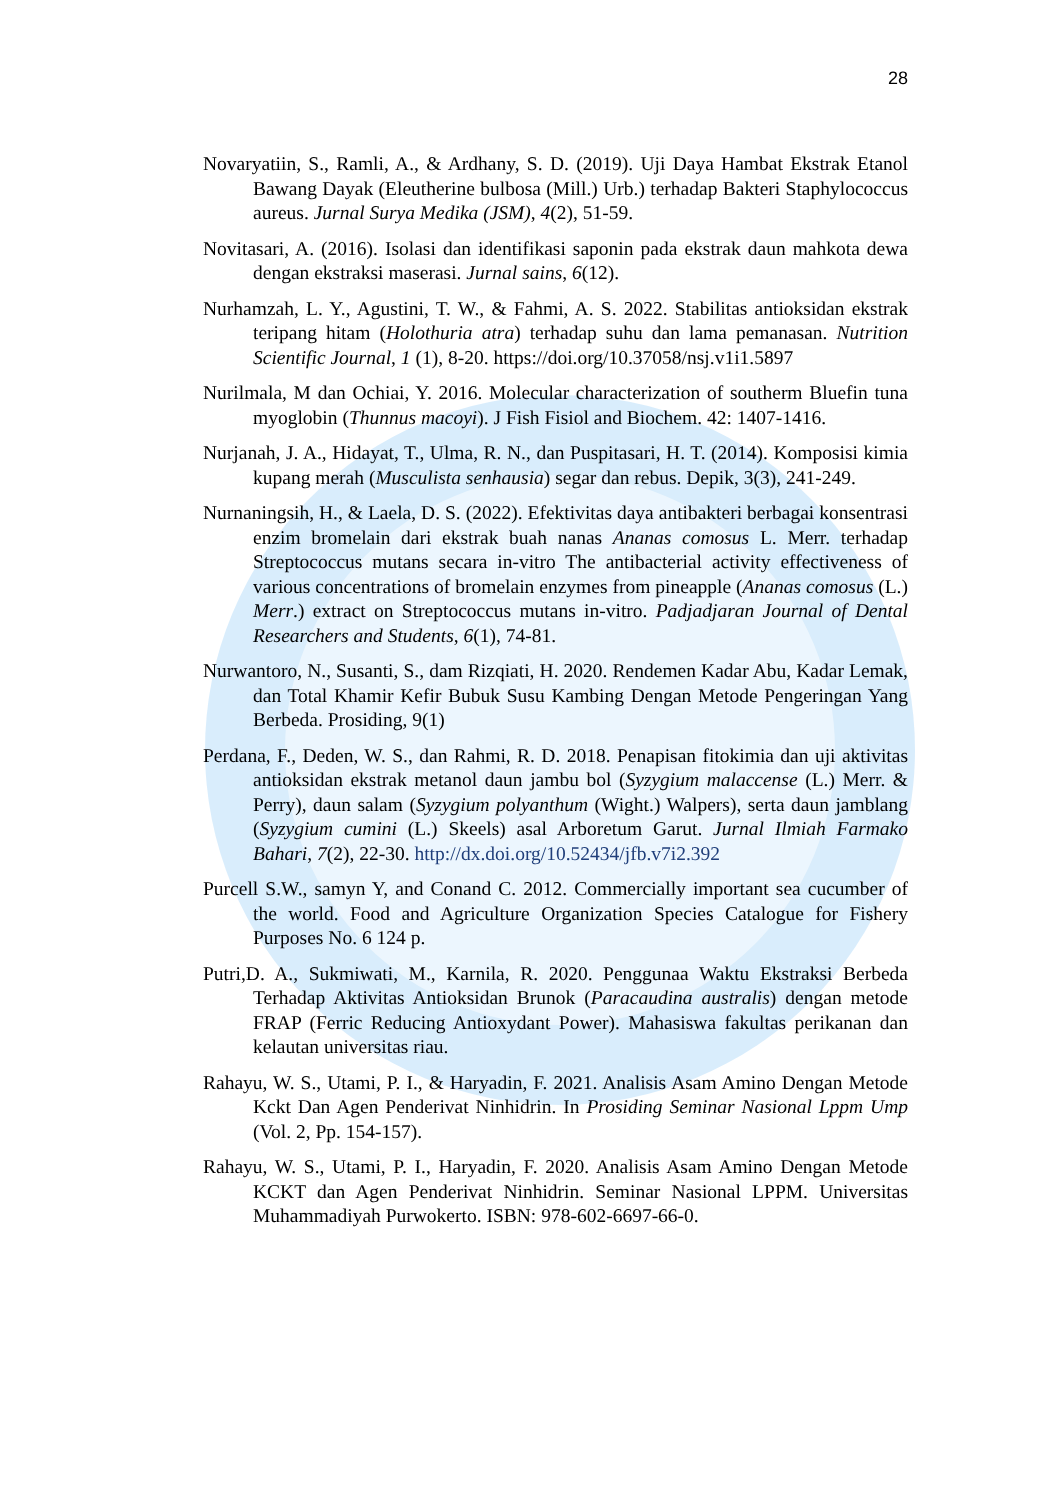28
Novaryatiin, S., Ramli, A., & Ardhany, S. D. (2019). Uji Daya Hambat Ekstrak Etanol Bawang Dayak (Eleutherine bulbosa (Mill.) Urb.) terhadap Bakteri Staphylococcus aureus. Jurnal Surya Medika (JSM), 4(2), 51-59.
Novitasari, A. (2016). Isolasi dan identifikasi saponin pada ekstrak daun mahkota dewa dengan ekstraksi maserasi. Jurnal sains, 6(12).
Nurhamzah, L. Y., Agustini, T. W., & Fahmi, A. S. 2022. Stabilitas antioksidan ekstrak teripang hitam (Holothuria atra) terhadap suhu dan lama pemanasan. Nutrition Scientific Journal, 1 (1), 8-20. https://doi.org/10.37058/nsj.v1i1.5897
Nurilmala, M dan Ochiai, Y. 2016. Molecular characterization of southerm Bluefin tuna myoglobin (Thunnus macoyi). J Fish Fisiol and Biochem. 42: 1407-1416.
Nurjanah, J. A., Hidayat, T., Ulma, R. N., dan Puspitasari, H. T. (2014). Komposisi kimia kupang merah (Musculista senhausia) segar dan rebus. Depik, 3(3), 241-249.
Nurnaningsih, H., & Laela, D. S. (2022). Efektivitas daya antibakteri berbagai konsentrasi enzim bromelain dari ekstrak buah nanas Ananas comosus L. Merr. terhadap Streptococcus mutans secara in-vitro The antibacterial activity effectiveness of various concentrations of bromelain enzymes from pineapple (Ananas comosus (L.) Merr.) extract on Streptococcus mutans in-vitro. Padjadjaran Journal of Dental Researchers and Students, 6(1), 74-81.
Nurwantoro, N., Susanti, S., dam Rizqiati, H. 2020. Rendemen Kadar Abu, Kadar Lemak, dan Total Khamir Kefir Bubuk Susu Kambing Dengan Metode Pengeringan Yang Berbeda. Prosiding, 9(1)
Perdana, F., Deden, W. S., dan Rahmi, R. D. 2018. Penapisan fitokimia dan uji aktivitas antioksidan ekstrak metanol daun jambu bol (Syzygium malaccense (L.) Merr. & Perry), daun salam (Syzygium polyanthum (Wight.) Walpers), serta daun jamblang (Syzygium cumini (L.) Skeels) asal Arboretum Garut. Jurnal Ilmiah Farmako Bahari, 7(2), 22-30. http://dx.doi.org/10.52434/jfb.v7i2.392
Purcell S.W., samyn Y, and Conand C. 2012. Commercially important sea cucumber of the world. Food and Agriculture Organization Species Catalogue for Fishery Purposes No. 6 124 p.
Putri,D. A., Sukmiwati, M., Karnila, R. 2020. Penggunaa Waktu Ekstraksi Berbeda Terhadap Aktivitas Antioksidan Brunok (Paracaudina australis) dengan metode FRAP (Ferric Reducing Antioxydant Power). Mahasiswa fakultas perikanan dan kelautan universitas riau.
Rahayu, W. S., Utami, P. I., & Haryadin, F. 2021. Analisis Asam Amino Dengan Metode Kckt Dan Agen Penderivat Ninhidrin. In Prosiding Seminar Nasional Lppm Ump (Vol. 2, Pp. 154-157).
Rahayu, W. S., Utami, P. I., Haryadin, F. 2020. Analisis Asam Amino Dengan Metode KCKT dan Agen Penderivat Ninhidrin. Seminar Nasional LPPM. Universitas Muhammadiyah Purwokerto. ISBN: 978-602-6697-66-0.